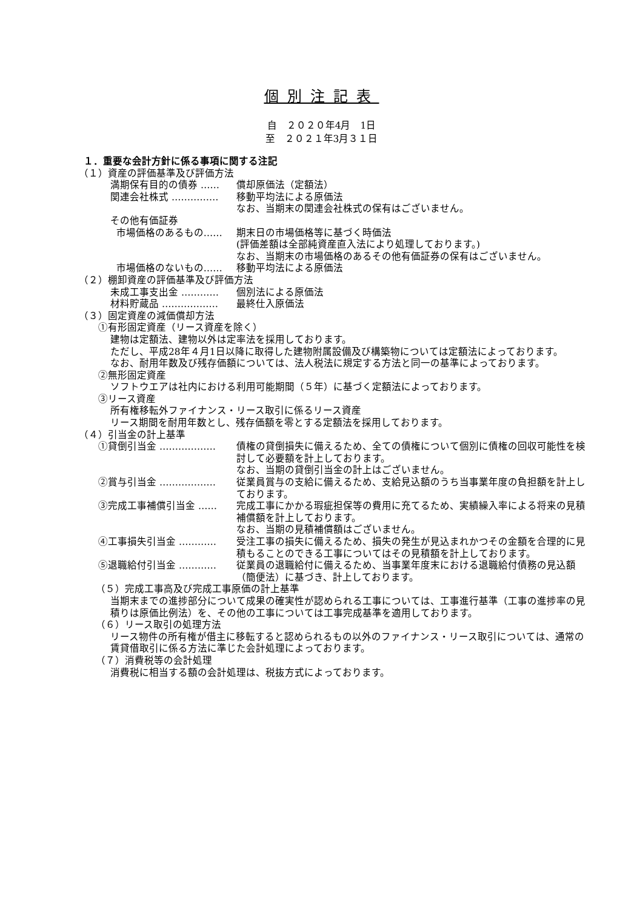個別注記表
自　２０２０年4月　1日
至　２０２１年3月３１日
１．重要な会計方針に係る事項に関する注記
（１）資産の評価基準及び評価方法
満期保有目的の債券 …… 償却原価法（定額法）
関連会社株式 …………… 移動平均法による原価法
なお、当期末の関連会社株式の保有はございません。
その他有価証券
市場価格のあるもの…… 期末日の市場価格等に基づく時価法
(評価差額は全部純資産直入法により処理しております。)
なお、当期末の市場価格のあるその他有価証券の保有はございません。
市場価格のないもの…… 移動平均法による原価法
（２）棚卸資産の評価基準及び評価方法
未成工事支出金 ………… 個別法による原価法
材料貯蔵品 ……………… 最終仕入原価法
（３）固定資産の減価償却方法
①有形固定資産（リース資産を除く）
建物は定額法、建物以外は定率法を採用しております。
ただし、平成28年４月1日以降に取得した建物附属設備及び構築物については定額法によっております。
なお、耐用年数及び残存価額については、法人税法に規定する方法と同一の基準によっております。
②無形固定資産
ソフトウエアは社内における利用可能期間（５年）に基づく定額法によっております。
③リース資産
所有権移転外ファイナンス・リース取引に係るリース資産
リース期間を耐用年数とし、残存価額を零とする定額法を採用しております。
（４）引当金の計上基準
①貸倒引当金 ……………… 債権の貸倒損失に備えるため、全ての債権について個別に債権の回収可能性を検討して必要額を計上しております。
なお、当期の貸倒引当金の計上はございません。
②賞与引当金 ……………… 従業員賞与の支給に備えるため、支給見込額のうち当事業年度の負担額を計上しております。
③完成工事補償引当金 …… 完成工事にかかる瑕疵担保等の費用に充てるため、実績繰入率による将来の見積補償額を計上しております。
なお、当期の見積補償額はございません。
④工事損失引当金 ………… 受注工事の損失に備えるため、損失の発生が見込まれかつその金額を合理的に見積もることのできる工事についてはその見積額を計上しております。
⑤退職給付引当金 ………… 従業員の退職給付に備えるため、当事業年度末における退職給付債務の見込額（簡便法）に基づき、計上しております。
（５）完成工事高及び完成工事原価の計上基準
当期末までの進捗部分について成果の確実性が認められる工事については、工事進行基準（工事の進捗率の見積りは原価比例法）を、その他の工事については工事完成基準を適用しております。
（６）リース取引の処理方法
リース物件の所有権が借主に移転すると認められるもの以外のファイナンス・リース取引については、通常の賃貸借取引に係る方法に準じた会計処理によっております。
（７）消費税等の会計処理
消費税に相当する額の会計処理は、税抜方式によっております。